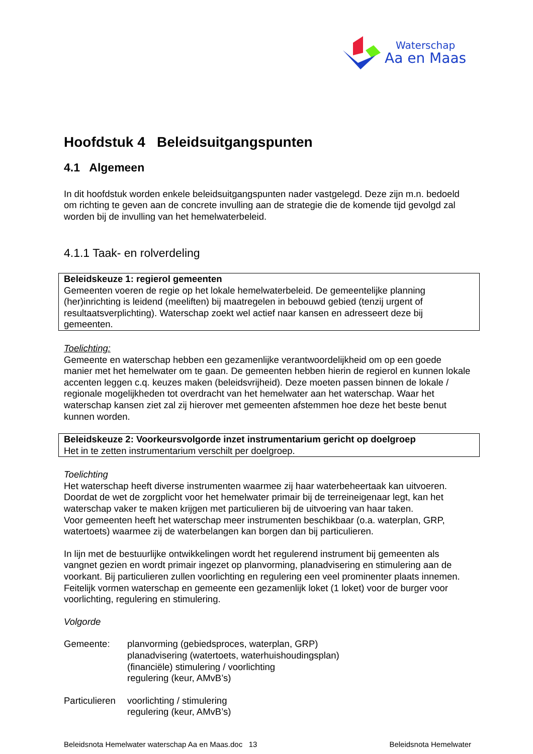Waterschap
Aa en Maas
Hoofdstuk 4 Beleidsuitgangspunten
4.1 Algemeen
In dit hoofdstuk worden enkele beleidsuitgangspunten nader vastgelegd. Deze zijn m.n. bedoeld om richting te geven aan de concrete invulling aan de strategie die de komende tijd gevolgd zal worden bij de invulling van het hemelwaterbeleid.
4.1.1 Taak- en rolverdeling
Beleidskeuze 1: regierol gemeenten
Gemeenten voeren de regie op het lokale hemelwaterbeleid. De gemeentelijke planning (her)inrichting is leidend (meeliften) bij maatregelen in bebouwd gebied (tenzij urgent of resultaatsverplichting). Waterschap zoekt wel actief naar kansen en adresseert deze bij gemeenten.
Toelichting:
Gemeente en waterschap hebben een gezamenlijke verantwoordelijkheid om op een goede manier met het hemelwater om te gaan. De gemeenten hebben hierin de regierol en kunnen lokale accenten leggen c.q. keuzes maken (beleidsvrijheid). Deze moeten passen binnen de lokale / regionale mogelijkheden tot overdracht van het hemelwater aan het waterschap. Waar het waterschap kansen ziet zal zij hierover met gemeenten afstemmen hoe deze het beste benut kunnen worden.
Beleidskeuze 2: Voorkeursvolgorde inzet instrumentarium gericht op doelgroep
Het in te zetten instrumentarium verschilt per doelgroep.
Toelichting
Het waterschap heeft diverse instrumenten waarmee zij haar waterbeheertaak kan uitvoeren. Doordat de wet de zorgplicht voor het hemelwater primair bij de terreineigenaar legt, kan het waterschap vaker te maken krijgen met particulieren bij de uitvoering van haar taken.
Voor gemeenten heeft het waterschap meer instrumenten beschikbaar (o.a. waterplan, GRP, watertoets) waarmee zij de waterbelangen kan borgen dan bij particulieren.
In lijn met de bestuurlijke ontwikkelingen wordt het regulerend instrument bij gemeenten als vangnet gezien en wordt primair ingezet op planvorming, planadvisering en stimulering aan de voorkant. Bij particulieren zullen voorlichting en regulering een veel prominenter plaats innemen.
Feitelijk vormen waterschap en gemeente een gezamenlijk loket (1 loket) voor de burger voor voorlichting, regulering en stimulering.
Volgorde
Gemeente: planvorming (gebiedsproces, waterplan, GRP)
planadvisering (watertoets, waterhuishoudingsplan)
(financiële) stimulering / voorlichting
regulering (keur, AMvB’s)
Particulieren
voorlichting / stimulering
regulering (keur, AMvB’s)
Beleidsnota Hemelwater waterschap Aa en Maas.doc 13 Beleidsnota Hemelwater